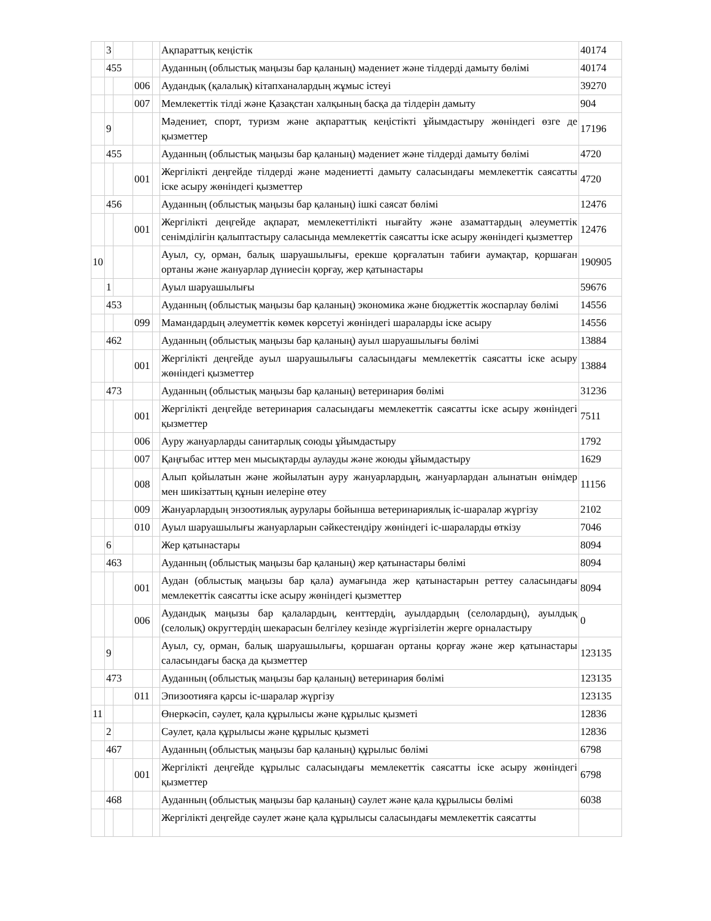| | 3 | | | | Ақпараттық кеңістік | 40174 |
| | 455 | | | | Ауданның (облыстық маңызы бар қаланың) мәдениет және тілдерді дамыту бөлімі | 40174 |
| | | | 006 | | Аудандық (қалалық) кітапханалардың жұмыс істеуі | 39270 |
| | | | 007 | | Мемлекеттік тілді және Қазақстан халқының басқа да тілдерін дамыту | 904 |
| | 9 | | | | Мәдениет, спорт, туризм және ақпараттық кеңістікті ұйымдастыру жөніндегі өзге де қызметтер | 17196 |
| | 455 | | | | Ауданның (облыстық маңызы бар қаланың) мәдениет және тілдерді дамыту бөлімі | 4720 |
| | | | 001 | | Жергілікті деңгейде тілдерді және мәдениетті дамыту саласындағы мемлекеттік саясатты іске асыру жөніндегі қызметтер | 4720 |
| | 456 | | | | Ауданның (облыстық маңызы бар қаланың) ішкі саясат бөлімі | 12476 |
| | | | 001 | | Жергілікті деңгейде ақпарат, мемлекеттілікті нығайту және азаматтардың әлеуметтік сенімділігін қалыптастыру саласында мемлекеттік саясатты іске асыру жөніндегі қызметтер | 12476 |
| 10 | | | | | Ауыл, су, орман, балық шаруашылығы, ерекше қорғалатын табиғи аумақтар, қоршаған ортаны және жануарлар дүниесін қорғау, жер қатынастары | 190905 |
| | 1 | | | | Ауыл шаруашылығы | 59676 |
| | 453 | | | | Ауданның (облыстық маңызы бар қаланың) экономика және бюджеттік жоспарлау бөлімі | 14556 |
| | | | 099 | | Мамандардың әлеуметтік көмек көрсетуі жөніндегі шараларды іске асыру | 14556 |
| | 462 | | | | Ауданның (облыстық маңызы бар қаланың) ауыл шаруашылығы бөлімі | 13884 |
| | | | 001 | | Жергілікті деңгейде ауыл шаруашылығы саласындағы мемлекеттік саясатты іске асыру жөніндегі қызметтер | 13884 |
| | 473 | | | | Ауданның (облыстық маңызы бар қаланың) ветеринария бөлімі | 31236 |
| | | | 001 | | Жергілікті деңгейде ветеринария саласындағы мемлекеттік саясатты іске асыру жөніндегі қызметтер | 7511 |
| | | | 006 | | Ауру жануарларды санитарлық союды ұйымдастыру | 1792 |
| | | | 007 | | Қаңғыбас иттер мен мысықтарды аулауды және жоюды ұйымдастыру | 1629 |
| | | | 008 | | Алып қойылатын және жойылатын ауру жануарлардың, жануарлардан алынатын өнімдер мен шикізаттың құнын иелеріне өтеу | 11156 |
| | | | 009 | | Жануарлардың энзоотиялық аурулары бойынша ветеринариялық іс-шаралар жүргізу | 2102 |
| | | | 010 | | Ауыл шаруашылығы жануарларын сәйкестендіру жөніндегі іс-шараларды өткізу | 7046 |
| | 6 | | | | Жер қатынастары | 8094 |
| | 463 | | | | Ауданның (облыстық маңызы бар қаланың) жер қатынастары бөлімі | 8094 |
| | | | 001 | | Аудан (облыстық маңызы бар қала) аумағында жер қатынастарын реттеу саласындағы мемлекеттік саясатты іске асыру жөніндегі қызметтер | 8094 |
| | | | 006 | | Аудандық маңызы бар қалалардың, кенттердің, ауылдардың (селолардың), ауылдық (селолық) округтердің шекарасын белгілеу кезінде жүргізілетін жерге орналастыру | 0 |
| | 9 | | | | Ауыл, су, орман, балық шаруашылығы, қоршаған ортаны қорғау және жер қатынастары саласындағы басқа да қызметтер | 123135 |
| | 473 | | | | Ауданның (облыстық маңызы бар қаланың) ветеринария бөлімі | 123135 |
| | | | 011 | | Эпизоотияға қарсы іс-шаралар жүргізу | 123135 |
| 11 | | | | | Өнеркәсіп, сәулет, қала құрылысы және құрылыс қызметі | 12836 |
| | 2 | | | | Сәулет, қала құрылысы және құрылыс қызметі | 12836 |
| | 467 | | | | Ауданның (облыстық маңызы бар қаланың) құрылыс бөлімі | 6798 |
| | | | 001 | | Жергілікті деңгейде құрылыс саласындағы мемлекеттік саясатты іске асыру жөніндегі қызметтер | 6798 |
| | 468 | | | | Ауданның (облыстық маңызы бар қаланың) сәулет және қала құрылысы бөлімі | 6038 |
| | | | | | Жергілікті деңгейде сәулет және қала құрылысы саласындағы мемлекеттік саясатты | |